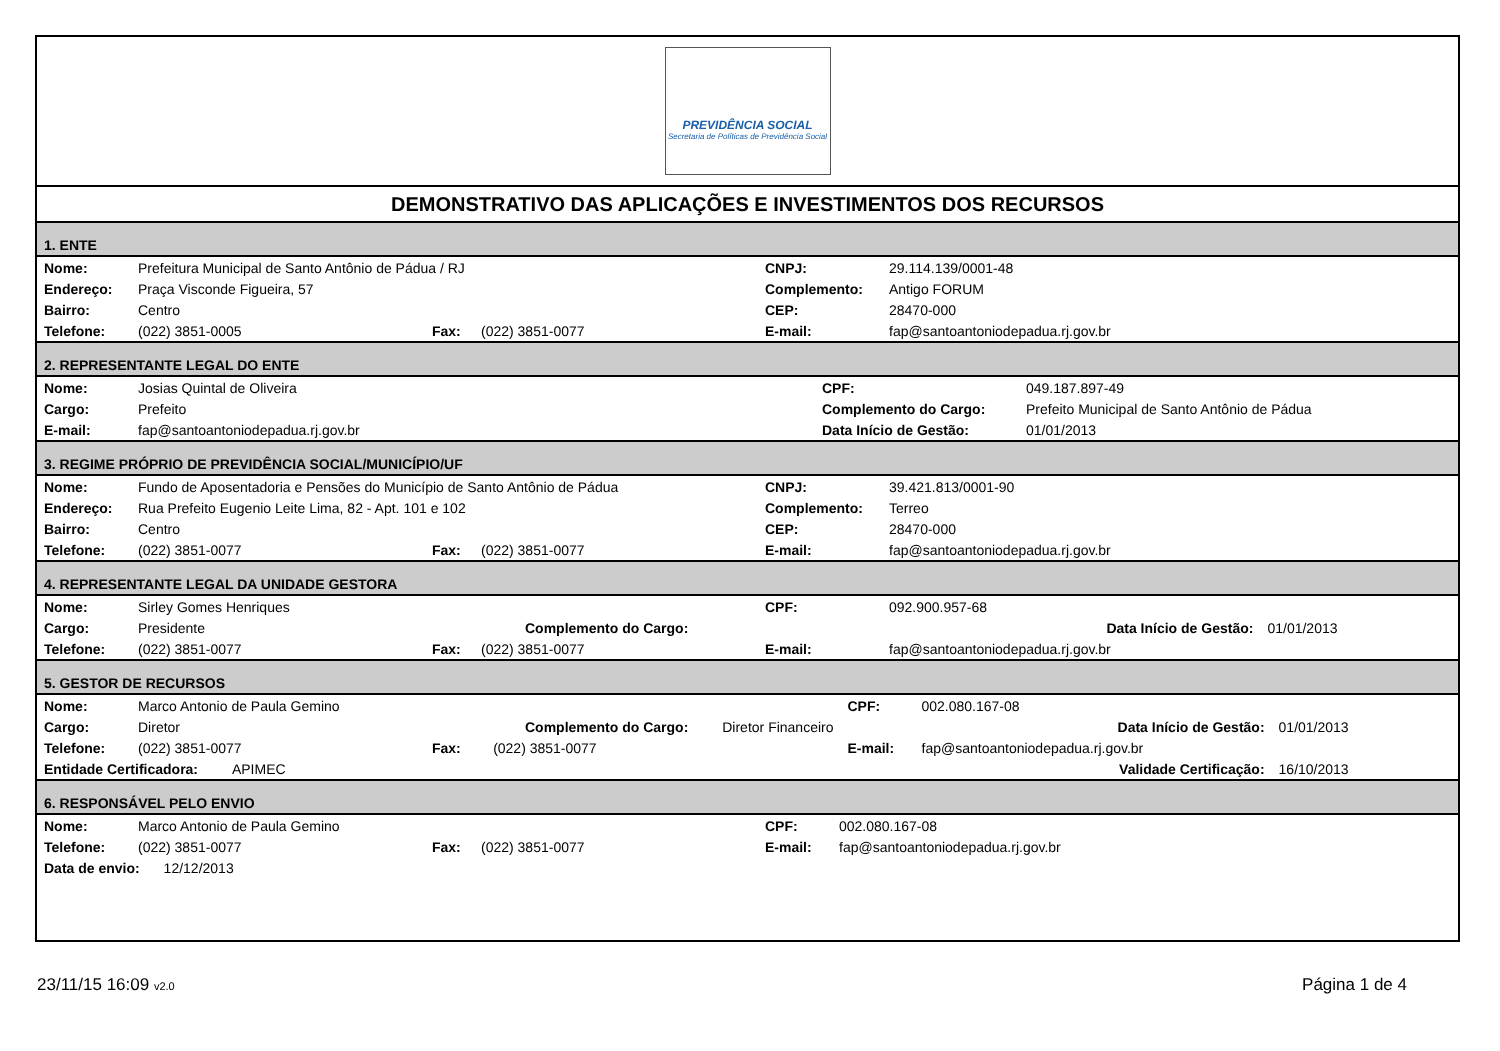PREVIDÊNCIA SOCIAL
Secretaria de Políticas de Previdência Social
DEMONSTRATIVO DAS APLICAÇÕES E INVESTIMENTOS DOS RECURSOS
1. ENTE
| Nome: | Prefeitura Municipal de Santo Antônio de Pádua / RJ | | | CNPJ: | 29.114.139/0001-48 |
| Endereço: | Praça Visconde Figueira, 57 | | | Complemento: | Antigo FORUM |
| Bairro: | Centro | | | CEP: | 28470-000 |
| Telefone: | (022) 3851-0005 | Fax: | (022) 3851-0077 | E-mail: | fap@santoantoniodepadua.rj.gov.br |
2. REPRESENTANTE LEGAL DO ENTE
| Nome: | Josias Quintal de Oliveira | CPF: | 049.187.897-49 |
| Cargo: | Prefeito | Complemento do Cargo: | Prefeito Municipal de Santo Antônio de Pádua |
| E-mail: | fap@santoantoniodepadua.rj.gov.br | Data Início de Gestão: | 01/01/2013 |
3. REGIME PRÓPRIO DE PREVIDÊNCIA SOCIAL/MUNICÍPIO/UF
| Nome: | Fundo de Aposentadoria e Pensões do Município de Santo Antônio de Pádua | | | CNPJ: | 39.421.813/0001-90 |
| Endereço: | Rua Prefeito Eugenio Leite Lima, 82 - Apt. 101 e 102 | | | Complemento: | Terreo |
| Bairro: | Centro | | | CEP: | 28470-000 |
| Telefone: | (022) 3851-0077 | Fax: | (022) 3851-0077 | E-mail: | fap@santoantoniodepadua.rj.gov.br |
4. REPRESENTANTE LEGAL DA UNIDADE GESTORA
| Nome: | Sirley Gomes Henriques | | | CPF: | 092.900.957-68 | |
| Cargo: | Presidente | Complemento do Cargo: | | | Data Início de Gestão: | 01/01/2013 |
| Telefone: | (022) 3851-0077 | Fax: | (022) 3851-0077 | E-mail: | fap@santoantoniodepadua.rj.gov.br | |
5. GESTOR DE RECURSOS
| Nome: | Marco Antonio de Paula Gemino | | | CPF: | 002.080.167-08 | |
| Cargo: | Diretor | Complemento do Cargo: Diretor Financeiro | | | Data Início de Gestão: | 01/01/2013 |
| Telefone: | (022) 3851-0077 | Fax: | (022) 3851-0077 | E-mail: | fap@santoantoniodepadua.rj.gov.br | |
| Entidade Certificadora: APIMEC | | | | | Validade Certificação: | 16/10/2013 |
6. RESPONSÁVEL PELO ENVIO
| Nome: | Marco Antonio de Paula Gemino | | | CPF: | 002.080.167-08 |
| Telefone: | (022) 3851-0077 | Fax: | (022) 3851-0077 | E-mail: | fap@santoantoniodepadua.rj.gov.br |
| Data de envio: 12/12/2013 | | | | | |
23/11/15 16:09 v2.0
Página 1 de 4